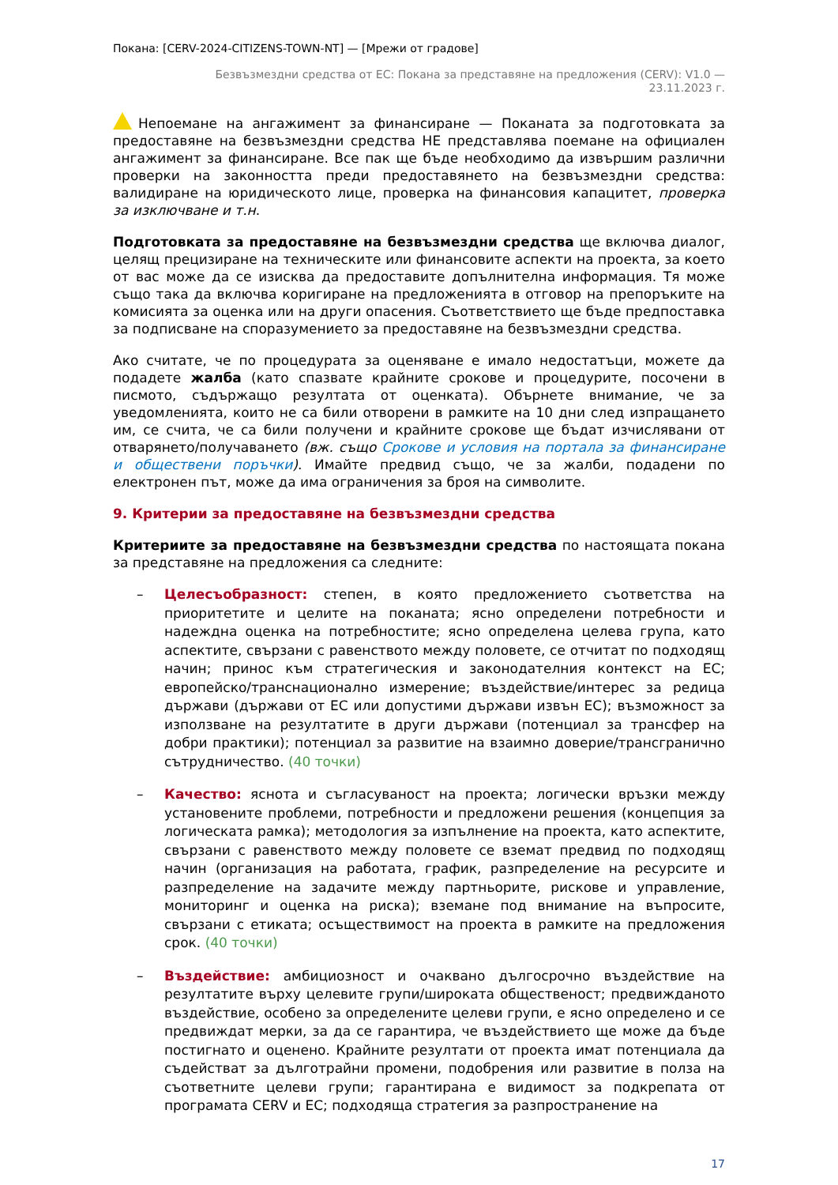Покана: [CERV-2024-CITIZENS-TOWN-NT] — [Мрежи от градове]
Безвъзмездни средства от ЕС: Покана за представяне на предложения (CERV): V1.0 —
23.11.2023 г.
Непоемане на ангажимент за финансиране — Поканата за подготовката за предоставяне на безвъзмездни средства НЕ представлява поемане на официален ангажимент за финансиране. Все пак ще бъде необходимо да извършим различни проверки на законността преди предоставянето на безвъзмездни средства: валидиране на юридическото лице, проверка на финансовия капацитет, проверка за изключване и т.н.
Подготовката за предоставяне на безвъзмездни средства ще включва диалог, целящ прецизиране на техническите или финансовите аспекти на проекта, за което от вас може да се изисква да предоставите допълнителна информация. Тя може също така да включва коригиране на предложенията в отговор на препоръките на комисията за оценка или на други опасения. Съответствието ще бъде предпоставка за подписване на споразумението за предоставяне на безвъзмездни средства.
Ако считате, че по процедурата за оценяване е имало недостатъци, можете да подадете жалба (като спазвате крайните срокове и процедурите, посочени в писмото, съдържащо резултата от оценката). Обърнете внимание, че за уведомленията, които не са били отворени в рамките на 10 дни след изпращането им, се счита, че са били получени и крайните срокове ще бъдат изчислявани от отварянето/получаването (вж. също Срокове и условия на портала за финансиране и обществени поръчки). Имайте предвид също, че за жалби, подадени по електронен път, може да има ограничения за броя на символите.
9. Критерии за предоставяне на безвъзмездни средства
Критериите за предоставяне на безвъзмездни средства по настоящата покана за представяне на предложения са следните:
– Целесъобразност: степен, в която предложението съответства на приоритетите и целите на поканата; ясно определени потребности и надеждна оценка на потребностите; ясно определена целева група, като аспектите, свързани с равенството между половете, се отчитат по подходящ начин; принос към стратегическия и законодателния контекст на ЕС; европейско/транснационално измерение; въздействие/интерес за редица държави (държави от ЕС или допустими държави извън ЕС); възможност за използване на резултатите в други държави (потенциал за трансфер на добри практики); потенциал за развитие на взаимно доверие/трансгранично сътрудничество. (40 точки)
– Качество: яснота и съгласуваност на проекта; логически връзки между установените проблеми, потребности и предложени решения (концепция за логическата рамка); методология за изпълнение на проекта, като аспектите, свързани с равенството между половете се вземат предвид по подходящ начин (организация на работата, график, разпределение на ресурсите и разпределение на задачите между партньорите, рискове и управление, мониторинг и оценка на риска); вземане под внимание на въпросите, свързани с етиката; осъществимост на проекта в рамките на предложения срок. (40 точки)
– Въздействие: амбициозност и очаквано дългосрочно въздействие на резултатите върху целевите групи/широката общественост; предвижданото въздействие, особено за определените целеви групи, е ясно определено и се предвиждат мерки, за да се гарантира, че въздействието ще може да бъде постигнато и оценено. Крайните резултати от проекта имат потенциала да съдействат за дълготрайни промени, подобрения или развитие в полза на съответните целеви групи; гарантирана е видимост за подкрепата от програмата CERV и ЕС; подходяща стратегия за разпространение на
17